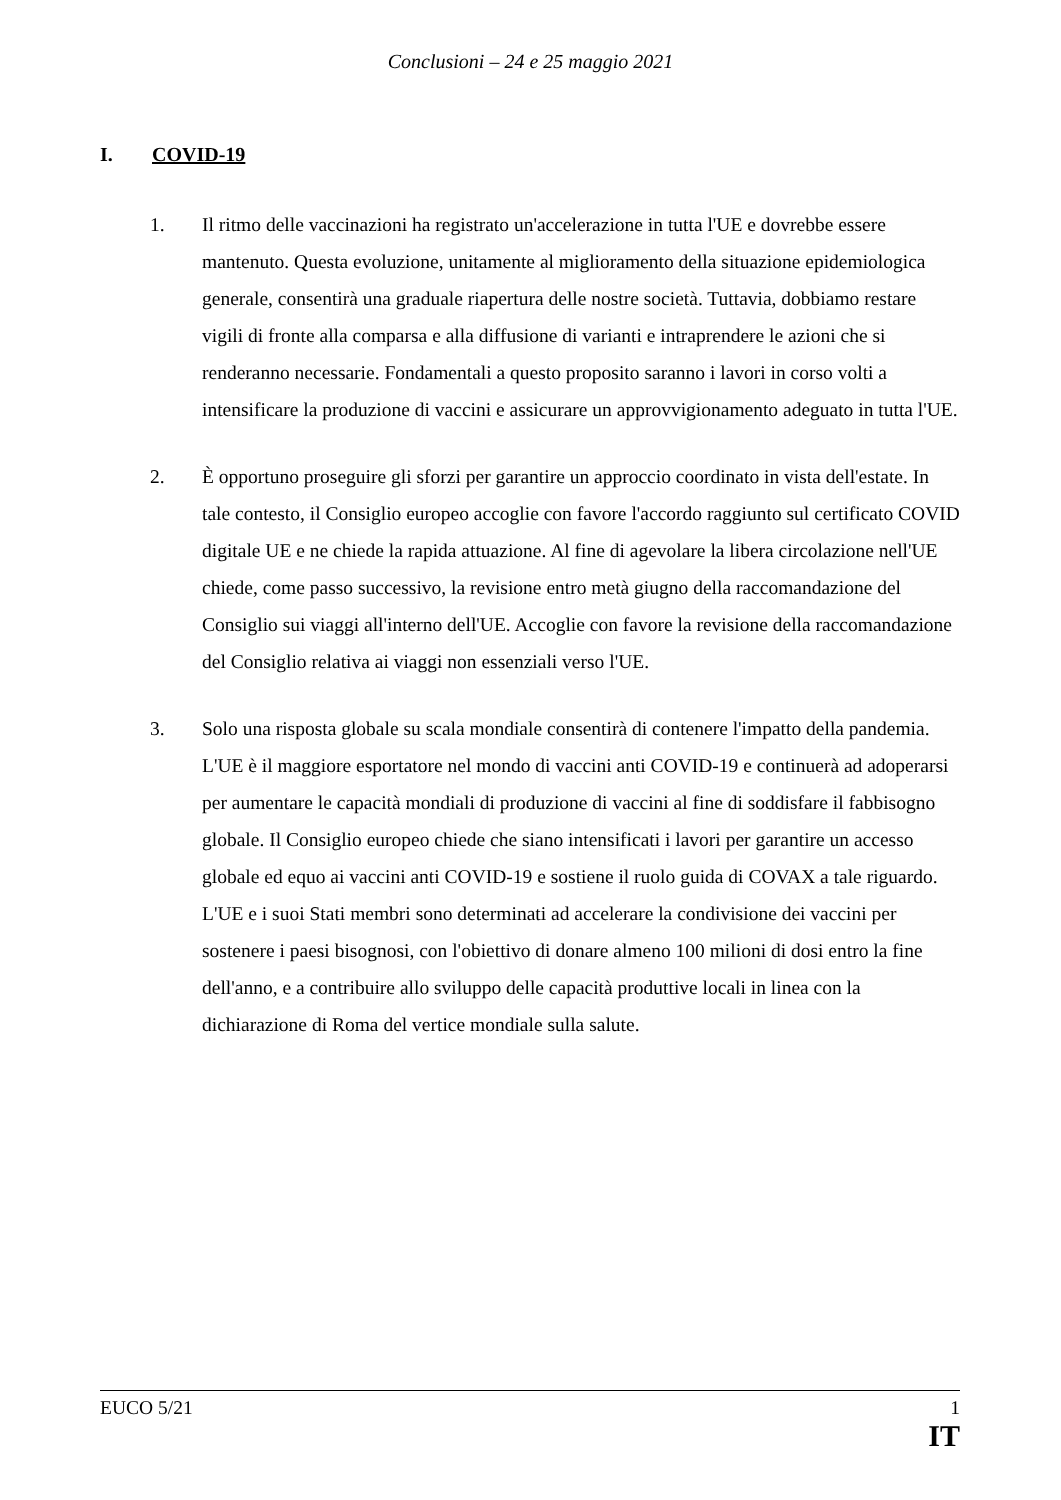Conclusioni – 24 e 25 maggio 2021
I. COVID-19
1. Il ritmo delle vaccinazioni ha registrato un'accelerazione in tutta l'UE e dovrebbe essere mantenuto. Questa evoluzione, unitamente al miglioramento della situazione epidemiologica generale, consentirà una graduale riapertura delle nostre società. Tuttavia, dobbiamo restare vigili di fronte alla comparsa e alla diffusione di varianti e intraprendere le azioni che si renderanno necessarie. Fondamentali a questo proposito saranno i lavori in corso volti a intensificare la produzione di vaccini e assicurare un approvvigionamento adeguato in tutta l'UE.
2. È opportuno proseguire gli sforzi per garantire un approccio coordinato in vista dell'estate. In tale contesto, il Consiglio europeo accoglie con favore l'accordo raggiunto sul certificato COVID digitale UE e ne chiede la rapida attuazione. Al fine di agevolare la libera circolazione nell'UE chiede, come passo successivo, la revisione entro metà giugno della raccomandazione del Consiglio sui viaggi all'interno dell'UE. Accoglie con favore la revisione della raccomandazione del Consiglio relativa ai viaggi non essenziali verso l'UE.
3. Solo una risposta globale su scala mondiale consentirà di contenere l'impatto della pandemia. L'UE è il maggiore esportatore nel mondo di vaccini anti COVID-19 e continuerà ad adoperarsi per aumentare le capacità mondiali di produzione di vaccini al fine di soddisfare il fabbisogno globale. Il Consiglio europeo chiede che siano intensificati i lavori per garantire un accesso globale ed equo ai vaccini anti COVID-19 e sostiene il ruolo guida di COVAX a tale riguardo. L'UE e i suoi Stati membri sono determinati ad accelerare la condivisione dei vaccini per sostenere i paesi bisognosi, con l'obiettivo di donare almeno 100 milioni di dosi entro la fine dell'anno, e a contribuire allo sviluppo delle capacità produttive locali in linea con la dichiarazione di Roma del vertice mondiale sulla salute.
EUCO 5/21 1
IT